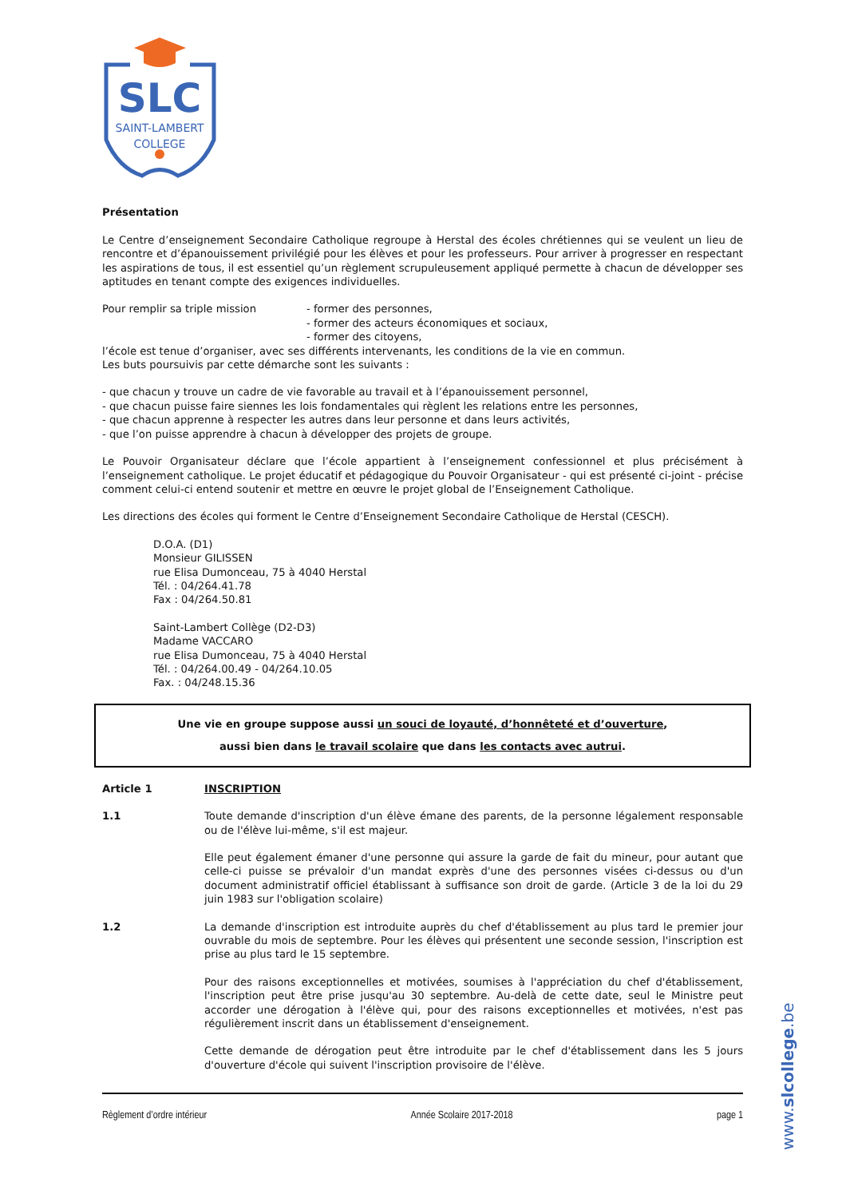SLC
SAINT-LAMBERT
COLLEGE
Présentation
Le Centre d’enseignement Secondaire Catholique regroupe à Herstal des écoles chrétiennes qui se veulent un lieu de rencontre et d’épanouissement privilégié pour les élèves et pour les professeurs. Pour arriver à progresser en respectant les aspirations de tous, il est essentiel qu’un règlement scrupuleusement appliqué permette à chacun de développer ses aptitudes en tenant compte des exigences individuelles.
Pour remplir sa triple mission - former des personnes,
- former des acteurs économiques et sociaux,
- former des citoyens,
l’école est tenue d’organiser, avec ses différents intervenants, les conditions de la vie en commun.
Les buts poursuivis par cette démarche sont les suivants :
- que chacun y trouve un cadre de vie favorable au travail et à l’épanouissement personnel,
- que chacun puisse faire siennes les lois fondamentales qui règlent les relations entre les personnes,
- que chacun apprenne à respecter les autres dans leur personne et dans leurs activités,
- que l’on puisse apprendre à chacun à développer des projets de groupe.
Le Pouvoir Organisateur déclare que l’école appartient à l’enseignement confessionnel et plus précisément à l’enseignement catholique. Le projet éducatif et pédagogique du Pouvoir Organisateur - qui est présenté ci-joint - précise comment celui-ci entend soutenir et mettre en œuvre le projet global de l’Enseignement Catholique.
Les directions des écoles qui forment le Centre d’Enseignement Secondaire Catholique de Herstal (CESCH).
D.O.A. (D1)
Monsieur GILISSEN
rue Elisa Dumonceau, 75 à 4040 Herstal
Tél. : 04/264.41.78
Fax : 04/264.50.81
Saint-Lambert Collège (D2-D3)
Madame VACCARO
rue Elisa Dumonceau, 75 à 4040 Herstal
Tél. : 04/264.00.49 - 04/264.10.05
Fax. : 04/248.15.36
Une vie en groupe suppose aussi un souci de loyauté, d’honnêteté et d’ouverture,
aussi bien dans le travail scolaire que dans les contacts avec autrui.
Article 1 INSCRIPTION
1.1 Toute demande d'inscription d'un élève émane des parents, de la personne légalement responsable ou de l'élève lui-même, s'il est majeur.
Elle peut également émaner d'une personne qui assure la garde de fait du mineur, pour autant que celle-ci puisse se prévaloir d'un mandat exprès d'une des personnes visées ci-dessus ou d'un document administratif officiel établissant à suffisance son droit de garde. (Article 3 de la loi du 29 juin 1983 sur l'obligation scolaire)
1.2 La demande d'inscription est introduite auprès du chef d'établissement au plus tard le premier jour ouvrable du mois de septembre. Pour les élèves qui présentent une seconde session, l'inscription est prise au plus tard le 15 septembre.
Pour des raisons exceptionnelles et motivées, soumises à l'appréciation du chef d'établissement, l'inscription peut être prise jusqu'au 30 septembre. Au-delà de cette date, seul le Ministre peut accorder une dérogation à l'élève qui, pour des raisons exceptionnelles et motivées, n'est pas régulièrement inscrit dans un établissement d'enseignement.
Cette demande de dérogation peut être introduite par le chef d'établissement dans les 5 jours d'ouverture d'école qui suivent l'inscription provisoire de l'élève.
Règlement d’ordre intérieur Année Scolaire 2017-2018 page 1
www.slcollege.be